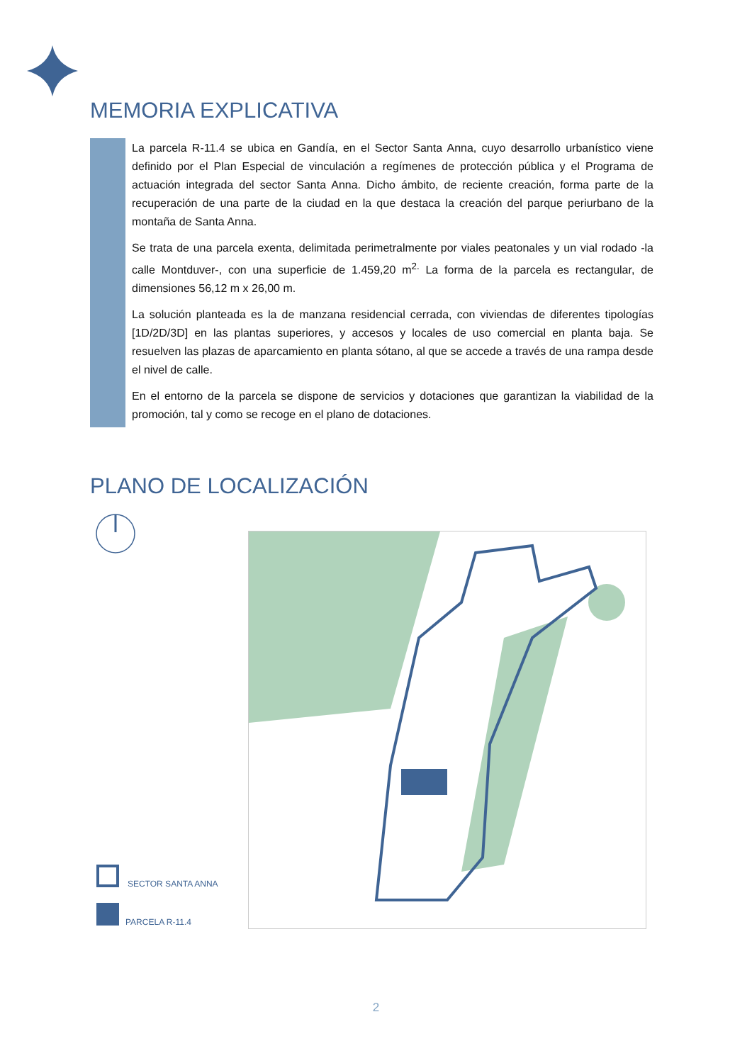MEMORIA EXPLICATIVA
La parcela R-11.4 se ubica en Gandía, en el Sector Santa Anna, cuyo desarrollo urbanístico viene definido por el Plan Especial de vinculación a regímenes de protección pública y el Programa de actuación integrada del sector Santa Anna. Dicho ámbito, de reciente creación, forma parte de la recuperación de una parte de la ciudad en la que destaca la creación del parque periurbano de la montaña de Santa Anna.
Se trata de una parcela exenta, delimitada perimetralmente por viales peatonales y un vial rodado -la calle Montduver-, con una superficie de 1.459,20 m<sup>2.</sup> La forma de la parcela es rectangular, de dimensiones 56,12 m x 26,00 m.
La solución planteada es la de manzana residencial cerrada, con viviendas de diferentes tipologías [1D/2D/3D] en las plantas superiores, y accesos y locales de uso comercial en planta baja. Se resuelven las plazas de aparcamiento en planta sótano, al que se accede a través de una rampa desde el nivel de calle.
En el entorno de la parcela se dispone de servicios y dotaciones que garantizan la viabilidad de la promoción, tal y como se recoge en el plano de dotaciones.
PLANO DE LOCALIZACIÓN
SECTOR SANTA ANNA
PARCELA R-11.4
2